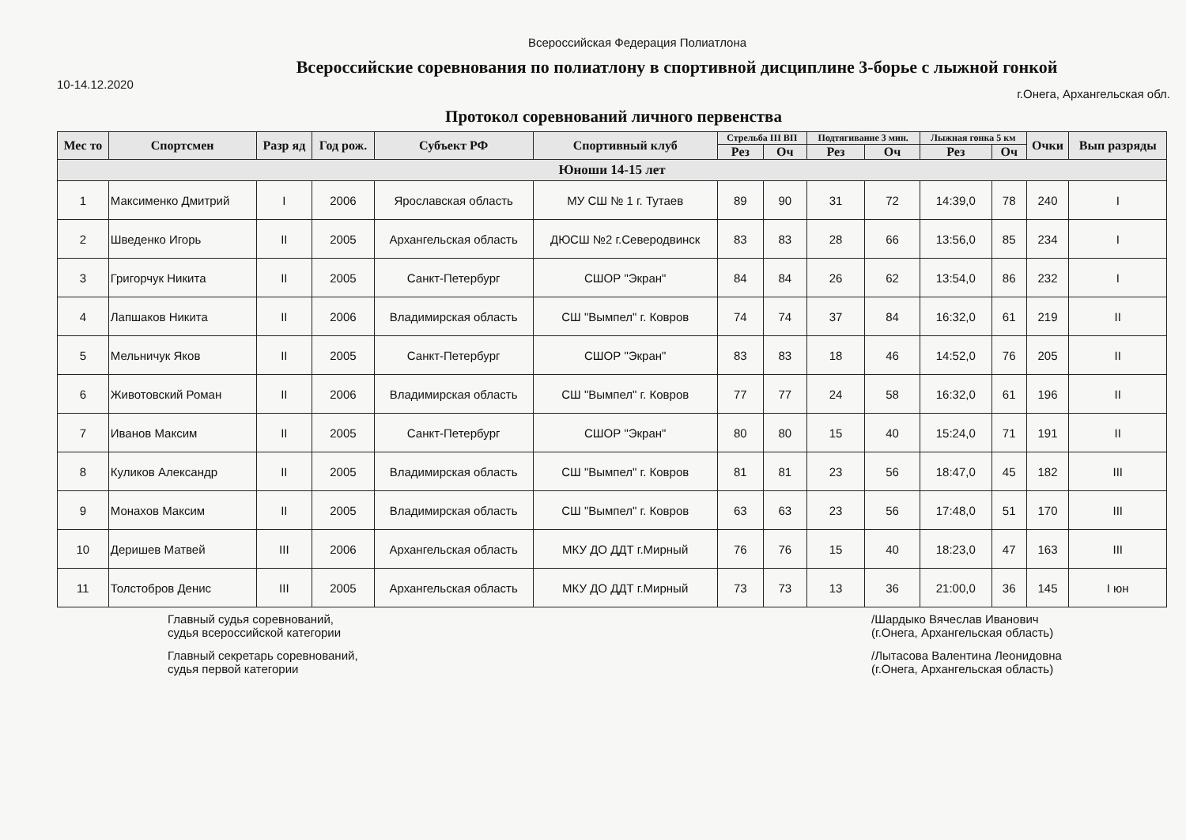Всероссийская Федерация Полиатлона
Всероссийские соревнования по полиатлону в спортивной дисциплине 3-борье с лыжной гонкой
10-14.12.2020 г.Онега, Архангельская обл.
Протокол соревнований личного первенства
| Мес то | Спортсмен | Разр яд | Год рож. | Субъект РФ | Спортивный клуб | Стрельба III ВП | | Подтягивание 3 мин. | | Лыжная гонка 5 км | | Очки | Вып разряды |
| --- | --- | --- | --- | --- | --- | --- | --- | --- | --- | --- | --- | --- | --- |
| | | | | | | Рез | Оч | Рез | Оч | Рез | Оч | | |
| Юноши 14-15 лет | | | | | | | | | | | | | |
| 1 | Максименко Дмитрий | I | 2006 | Ярославская область | МУ СШ № 1 г. Тутаев | 89 | 90 | 31 | 72 | 14:39,0 | 78 | 240 | I |
| 2 | Шведенко Игорь | II | 2005 | Архангельская область | ДЮСШ №2 г.Северодвинск | 83 | 83 | 28 | 66 | 13:56,0 | 85 | 234 | I |
| 3 | Григорчук Никита | II | 2005 | Санкт-Петербург | СШОР "Экран" | 84 | 84 | 26 | 62 | 13:54,0 | 86 | 232 | I |
| 4 | Лапшаков Никита | II | 2006 | Владимирская область | СШ "Вымпел" г. Ковров | 74 | 74 | 37 | 84 | 16:32,0 | 61 | 219 | II |
| 5 | Мельничук Яков | II | 2005 | Санкт-Петербург | СШОР "Экран" | 83 | 83 | 18 | 46 | 14:52,0 | 76 | 205 | II |
| 6 | Животовский Роман | II | 2006 | Владимирская область | СШ "Вымпел" г. Ковров | 77 | 77 | 24 | 58 | 16:32,0 | 61 | 196 | II |
| 7 | Иванов Максим | II | 2005 | Санкт-Петербург | СШОР "Экран" | 80 | 80 | 15 | 40 | 15:24,0 | 71 | 191 | II |
| 8 | Куликов Александр | II | 2005 | Владимирская область | СШ "Вымпел" г. Ковров | 81 | 81 | 23 | 56 | 18:47,0 | 45 | 182 | III |
| 9 | Монахов Максим | II | 2005 | Владимирская область | СШ "Вымпел" г. Ковров | 63 | 63 | 23 | 56 | 17:48,0 | 51 | 170 | III |
| 10 | Деришев Матвей | III | 2006 | Архангельская область | МКУ ДО ДДТ г.Мирный | 76 | 76 | 15 | 40 | 18:23,0 | 47 | 163 | III |
| 11 | Толстобров Денис | III | 2005 | Архангельская область | МКУ ДО ДДТ г.Мирный | 73 | 73 | 13 | 36 | 21:00,0 | 36 | 145 | I юн |
Главный судья соревнований,
судья всероссийской категории
Главный секретарь соревнований,
судья первой категории
/Шардыко Вячеслав Иванович
(г.Онега, Архангельская область)
/Лытасова Валентина Леонидовна
(г.Онега, Архангельская область)